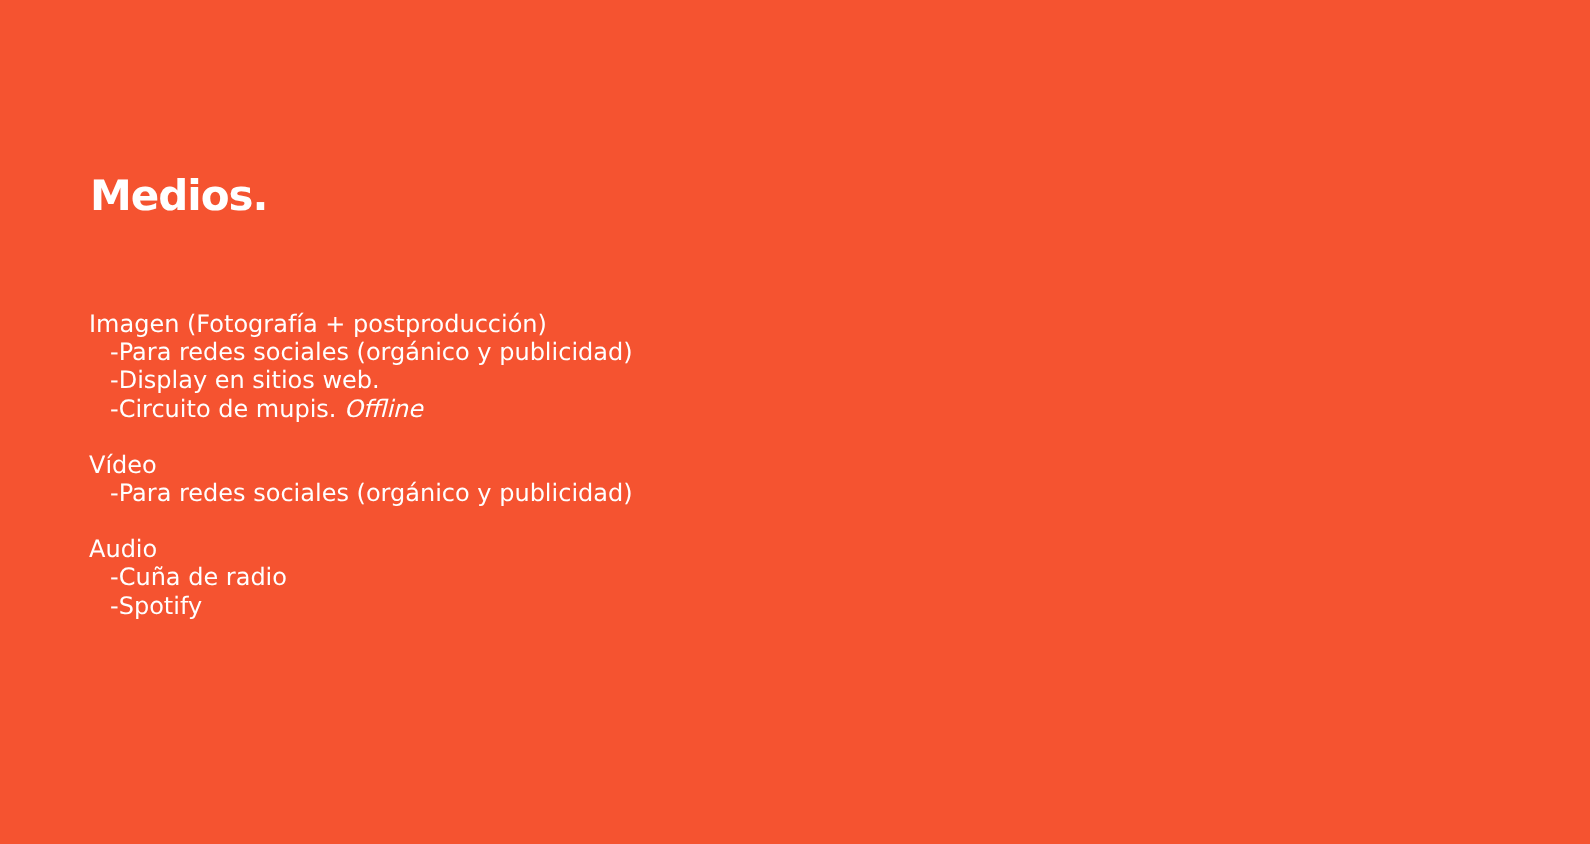Medios.
Imagen (Fotografía + postproducción)
-Para redes sociales (orgánico y publicidad)
-Display en sitios web.
-Circuito de mupis. Offline
Vídeo
-Para redes sociales (orgánico y publicidad)
Audio
-Cuña de radio
-Spotify